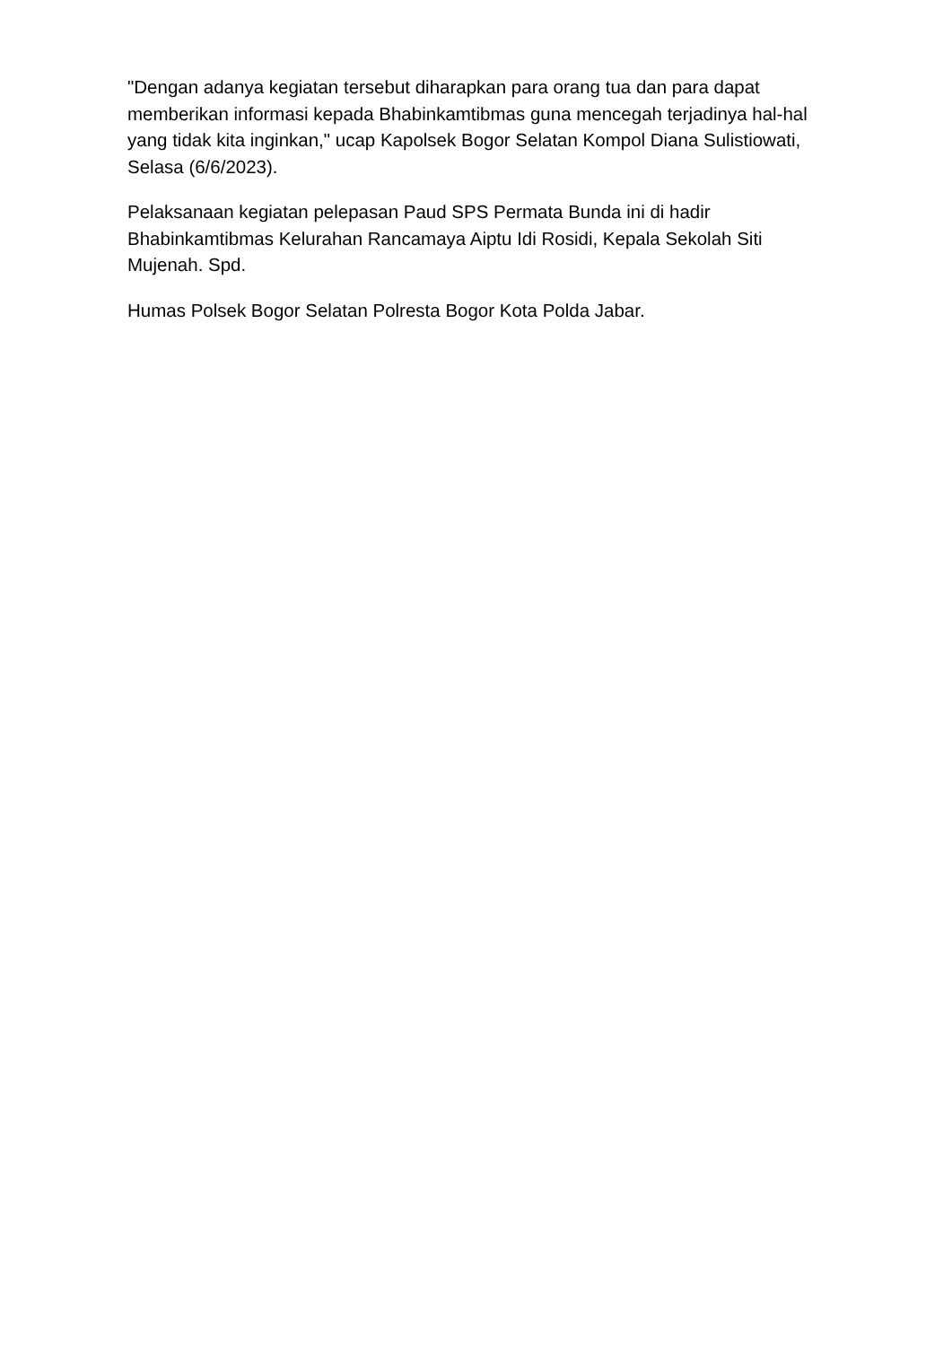"Dengan adanya kegiatan tersebut diharapkan para orang tua dan para dapat memberikan informasi kepada Bhabinkamtibmas guna mencegah terjadinya hal-hal yang tidak kita inginkan," ucap Kapolsek Bogor Selatan Kompol Diana Sulistiowati, Selasa (6/6/2023).
Pelaksanaan kegiatan pelepasan Paud SPS Permata Bunda ini di hadir Bhabinkamtibmas Kelurahan Rancamaya Aiptu Idi Rosidi, Kepala Sekolah Siti Mujenah. Spd.
Humas Polsek Bogor Selatan Polresta Bogor Kota Polda Jabar.